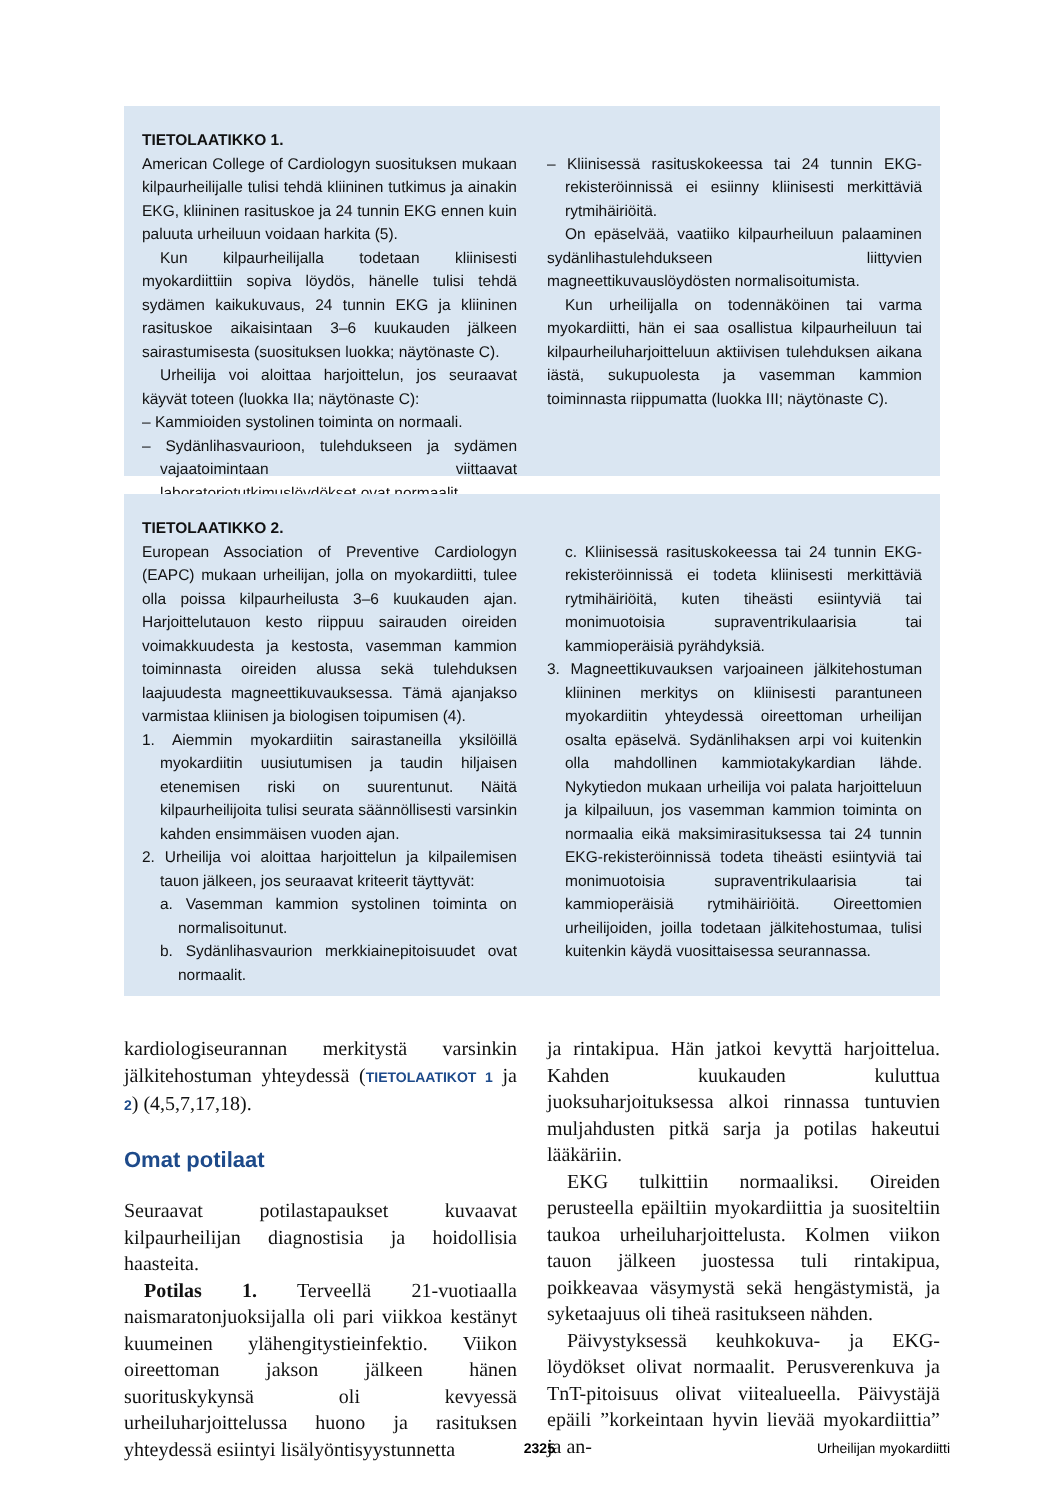TIETOLAATIKKO 1.
American College of Cardiologyn suosituksen mukaan kilpaurheilijalle tulisi tehdä kliininen tutkimus ja ainakin EKG, kliininen rasituskoe ja 24 tunnin EKG ennen kuin paluuta urheiluun voidaan harkita (5).
Kun kilpaurheilijalla todetaan kliinisesti myokardiittiin sopiva löydös, hänelle tulisi tehdä sydämen kaikukuvaus, 24 tunnin EKG ja kliininen rasituskoe aikaisintaan 3–6 kuukauden jälkeen sairastumisesta (suosituksen luokka; näytönaste C).
Urheilija voi aloittaa harjoittelun, jos seuraavat käyvät toteen (luokka IIa; näytönaste C):
– Kammioiden systolinen toiminta on normaali.
– Sydänlihasvaurioon, tulehdukseen ja sydämen vajaatoimintaan viittaavat laboratoriotutkimuslöydökset ovat normaalit.
– Kliinisessä rasituskokeessa tai 24 tunnin EKG-rekisteröinnissä ei esiinny kliinisesti merkittäviä rytmihäiriöitä.
On epäselvää, vaatiiko kilpaurheiluun palaaminen sydänlihastulehdukseen liittyvien magneettikuvauslöydösten normalisoitumista.
Kun urheilijalla on todennäköinen tai varma myokardiitti, hän ei saa osallistua kilpaurheiluun tai kilpaurheiluharjoitteluun aktiivisen tulehduksen aikana iästä, sukupuolesta ja vasemman kammion toiminnasta riippumatta (luokka III; näytönaste C).
TIETOLAATIKKO 2.
European Association of Preventive Cardiologyn (EAPC) mukaan urheilijan, jolla on myokardiitti, tulee olla poissa kilpaurheilusta 3–6 kuukauden ajan. Harjoittelutauon kesto riippuu sairauden oireiden voimakkuudesta ja kestosta, vasemman kammion toiminnasta oireiden alussa sekä tulehduksen laajuudesta magneettikuvauksessa. Tämä ajanjakso varmistaa kliinisen ja biologisen toipumisen (4).
1. Aiemmin myokardiitin sairastaneilla yksilöillä myokardiitin uusiutumisen ja taudin hiljaisen etenemisen riski on suurentunut. Näitä kilpaurheilijoita tulisi seurata säännöllisesti varsinkin kahden ensimmäisen vuoden ajan.
2. Urheilija voi aloittaa harjoittelun ja kilpailemisen tauon jälkeen, jos seuraavat kriteerit täyttyvät:
a. Vasemman kammion systolinen toiminta on normalisoitunut.
b. Sydänlihasvaurion merkkiainepitoisuudet ovat normaalit.
c. Kliinisessä rasituskokeessa tai 24 tunnin EKG-rekisteröinnissä ei todeta kliinisesti merkittäviä rytmihäiriöitä, kuten tiheästi esiintyviä tai monimuotoisia supraventrikulaarisia tai kammioperäisiä pyrähdyksiä.
3. Magneettikuvauksen varjoaineen jälkitehostuman kliininen merkitys on kliinisesti parantuneen myokardiitin yhteydessä oireettoman urheilijan osalta epäselvä. Sydänlihaksen arpi voi kuitenkin olla mahdollinen kammiotakykardian lähde. Nykytiedon mukaan urheilija voi palata harjoitteluun ja kilpailuun, jos vasemman kammion toiminta on normaalia eikä maksimirasituksessa tai 24 tunnin EKG-rekisteröinnissä todeta tiheästi esiintyviä tai monimuotoisia supraventrikulaarisia tai kammioperäisiä rytmihäiriöitä. Oireettomien urheilijoiden, joilla todetaan jälkitehostumaa, tulisi kuitenkin käydä vuosittaisessa seurannassa.
kardiologiseurannan merkitystä varsinkin jälkitehostuman yhteydessä (TIETOLAATIKOT 1 ja 2) (4,5,7,17,18).
Omat potilaat
Seuraavat potilastapaukset kuvaavat kilpaurheilijan diagnostisia ja hoidollisia haasteita.
Potilas 1. Terveellä 21-vuotiaalla naismaratonjuoksijalla oli pari viikkoa kestänyt kuumeinen ylähengitystieinfektio. Viikon oireettoman jakson jälkeen hänen suorituskykynsä oli kevyessä urheiluharjoittelussa huono ja rasituksen yhteydessä esiintyi lisälyöntisyystunnetta
ja rintakipua. Hän jatkoi kevyttä harjoittelua. Kahden kuukauden kuluttua juoksuharjoituksessa alkoi rinnassa tuntuvien muljahdusten pitkä sarja ja potilas hakeutui lääkäriin.
EKG tulkittiin normaaliksi. Oireiden perusteella epäiltiin myokardiittia ja suositeltiin taukoa urheiluharjoittelusta. Kolmen viikon tauon jälkeen juostessa tuli rintakipua, poikkeavaa väsymystä sekä hengästymistä, ja syketaajuus oli tiheä rasitukseen nähden.
Päivystyksessä keuhkokuva- ja EKG-löydökset olivat normaalit. Perusverenkuva ja TnT-pitoisuus olivat viitealueella. Päivystäjä epäili ”korkeintaan hyvin lievää myokardiittia” ja an-
2325 Urheilijan myokardiitti